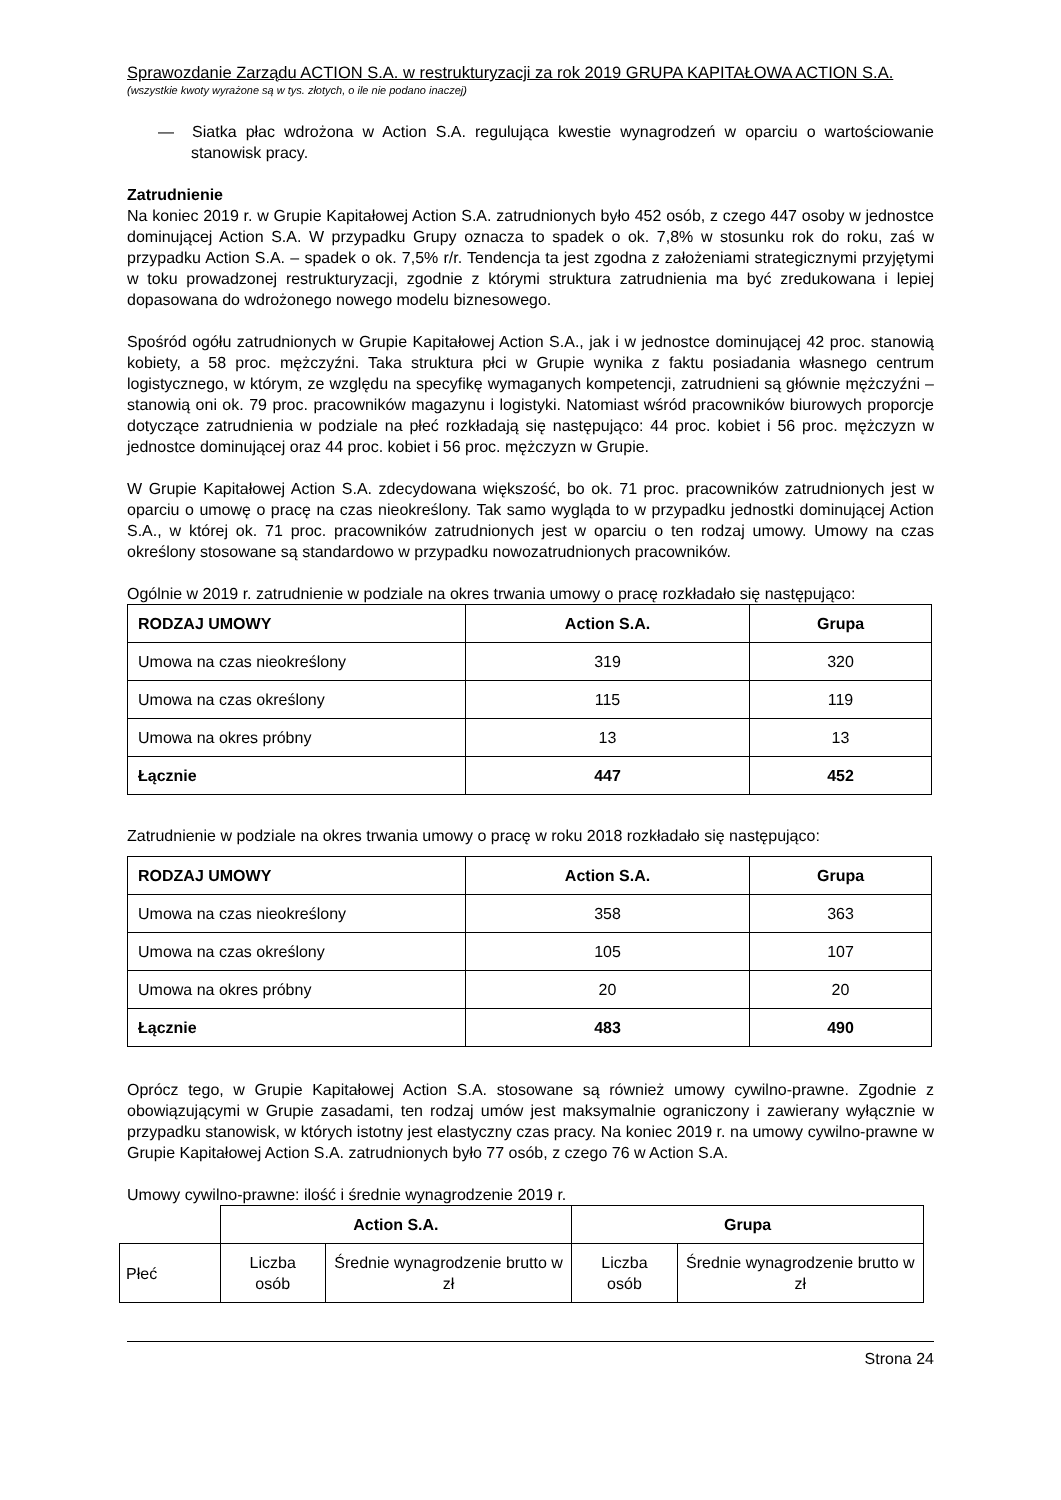Sprawozdanie Zarządu ACTION S.A. w restrukturyzacji za rok 2019 GRUPA KAPITAŁOWA ACTION S.A.
(wszystkie kwoty wyrażone są w tys. złotych, o ile nie podano inaczej)
— Siatka płac wdrożona w Action S.A. regulująca kwestie wynagrodzeń w oparciu o wartościowanie stanowisk pracy.
Zatrudnienie
Na koniec 2019 r. w Grupie Kapitałowej Action S.A. zatrudnionych było 452 osób, z czego 447 osoby w jednostce dominującej Action S.A. W przypadku Grupy oznacza to spadek o ok. 7,8% w stosunku rok do roku, zaś w przypadku Action S.A. – spadek o ok. 7,5% r/r. Tendencja ta jest zgodna z założeniami strategicznymi przyjętymi w toku prowadzonej restrukturyzacji, zgodnie z którymi struktura zatrudnienia ma być zredukowana i lepiej dopasowana do wdrożonego nowego modelu biznesowego.
Spośród ogółu zatrudnionych w Grupie Kapitałowej Action S.A., jak i w jednostce dominującej 42 proc. stanowią kobiety, a 58 proc. mężczyźni. Taka struktura płci w Grupie wynika z faktu posiadania własnego centrum logistycznego, w którym, ze względu na specyfikę wymaganych kompetencji, zatrudnieni są głównie mężczyźni – stanowią oni ok. 79 proc. pracowników magazynu i logistyki. Natomiast wśród pracowników biurowych proporcje dotyczące zatrudnienia w podziale na płeć rozkładają się następująco: 44 proc. kobiet i 56 proc. mężczyzn w jednostce dominującej oraz 44 proc. kobiet i 56 proc. mężczyzn w Grupie.
W Grupie Kapitałowej Action S.A. zdecydowana większość, bo ok. 71 proc. pracowników zatrudnionych jest w oparciu o umowę o pracę na czas nieokreślony. Tak samo wygląda to w przypadku jednostki dominującej Action S.A., w której ok. 71 proc. pracowników zatrudnionych jest w oparciu o ten rodzaj umowy. Umowy na czas określony stosowane są standardowo w przypadku nowozatrudnionych pracowników.
Ogólnie w 2019 r. zatrudnienie w podziale na okres trwania umowy o pracę rozkładało się następująco:
| RODZAJ UMOWY | Action S.A. | Grupa |
| --- | --- | --- |
| Umowa na czas nieokreślony | 319 | 320 |
| Umowa na czas określony | 115 | 119 |
| Umowa na okres próbny | 13 | 13 |
| Łącznie | 447 | 452 |
Zatrudnienie w podziale na okres trwania umowy o pracę w roku 2018 rozkładało się następująco:
| RODZAJ UMOWY | Action S.A. | Grupa |
| --- | --- | --- |
| Umowa na czas nieokreślony | 358 | 363 |
| Umowa na czas określony | 105 | 107 |
| Umowa na okres próbny | 20 | 20 |
| Łącznie | 483 | 490 |
Oprócz tego, w Grupie Kapitałowej Action S.A. stosowane są również umowy cywilno-prawne. Zgodnie z obowiązującymi w Grupie zasadami, ten rodzaj umów jest maksymalnie ograniczony i zawierany wyłącznie w przypadku stanowisk, w których istotny jest elastyczny czas pracy. Na koniec 2019 r. na umowy cywilno-prawne w Grupie Kapitałowej Action S.A. zatrudnionych było 77 osób, z czego 76 w Action S.A.
Umowy cywilno-prawne: ilość i średnie wynagrodzenie 2019 r.
| | Action S.A. | | Grupa | |
| Płeć | Liczba osób | Średnie wynagrodzenie brutto w zł | Liczba osób | Średnie wynagrodzenie brutto w zł |
Strona 24